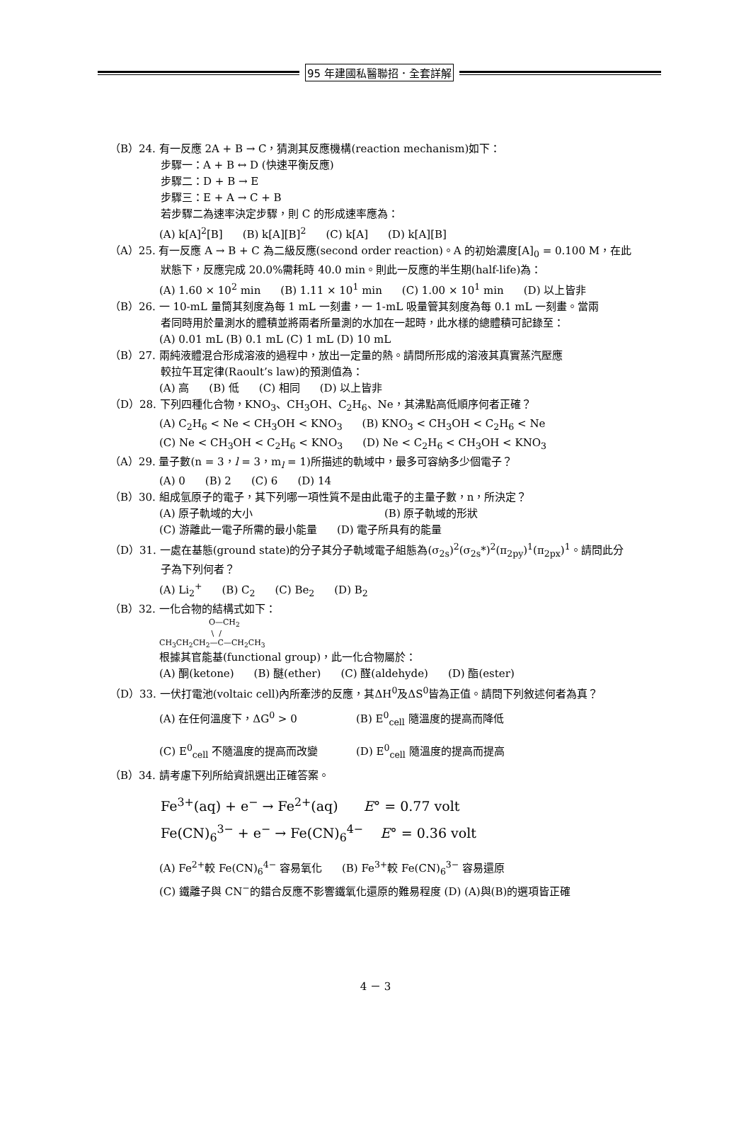95 年建國私醫聯招．全套詳解
（B）24. 有一反應 2A + B → C，猜測其反應機構(reaction mechanism)如下：
步驟一：A + B ↔ D (快速平衡反應)
步驟二：D + B → E
步驟三：E + A → C + B
若步驟二為速率決定步驟，則 C 的形成速率應為：
(A) k[A]<sup>2</sup>[B] (B) k[A][B]<sup>2</sup> (C) k[A] (D) k[A][B]
（A）25. 有一反應 A → B + C 為二級反應(second order reaction)。A 的初始濃度[A]<sub>0</sub> = 0.100 M，在此
狀態下，反應完成 20.0%需耗時 40.0 min。則此一反應的半生期(half-life)為：
(A) 1.60 × 10<sup>2</sup> min (B) 1.11 × 10<sup>1</sup> min (C) 1.00 × 10<sup>1</sup> min (D) 以上皆非
（B）26. 一 10-mL 量筒其刻度為每 1 mL 一刻畫，一 1-mL 吸量管其刻度為每 0.1 mL 一刻畫。當兩
者同時用於量測水的體積並將兩者所量測的水加在一起時，此水樣的總體積可記錄至：
(A) 0.01 mL (B) 0.1 mL (C) 1 mL (D) 10 mL
（B）27. 兩純液體混合形成溶液的過程中，放出一定量的熱。請問所形成的溶液其真實蒸汽壓應
較拉午耳定律(Raoult’s law)的預測值為：
(A) 高 (B) 低 (C) 相同 (D) 以上皆非
（D）28. 下列四種化合物，KNO<sub>3</sub>、CH<sub>3</sub>OH、C<sub>2</sub>H<sub>6</sub>、Ne，其沸點高低順序何者正確？
(A) C<sub>2</sub>H<sub>6</sub> < Ne < CH<sub>3</sub>OH < KNO<sub>3</sub> (B) KNO<sub>3</sub> < CH<sub>3</sub>OH < C<sub>2</sub>H<sub>6</sub> < Ne
(C) Ne < CH<sub>3</sub>OH < C<sub>2</sub>H<sub>6</sub> < KNO<sub>3</sub> (D) Ne < C<sub>2</sub>H<sub>6</sub> < CH<sub>3</sub>OH < KNO<sub>3</sub>
（A）29. 量子數(n = 3，l = 3，m<sub>l</sub> = 1)所描述的軌域中，最多可容納多少個電子？
(A) 0 (B) 2 (C) 6 (D) 14
（B）30. 組成氫原子的電子，其下列哪一項性質不是由此電子的主量子數，n，所決定？
(A) 原子軌域的大小 (B) 原子軌域的形狀
(C) 游離此一電子所需的最小能量 (D) 電子所具有的能量
（D）31. 一處在基態(ground state)的分子其分子軌域電子組態為(σ<sub>2s</sub>)<sup>2</sup>(σ<sub>2s</sub>*)<sup>2</sup>(π<sub>2py</sub>)<sup>1</sup>(π<sub>2px</sub>)<sup>1</sup>。請問此分
子為下列何者？
(A) Li<sub>2</sub><sup>+</sup> (B) C<sub>2</sub> (C) Be<sub>2</sub> (D) B<sub>2</sub>
（B）32. 一化合物的結構式如下：
O—CH<sub>2</sub> \ / CH<sub>3</sub>CH<sub>2</sub>CH<sub>2</sub>—C—CH<sub>2</sub>CH<sub>3</sub>
根據其官能基(functional group)，此一化合物屬於：
(A) 酮(ketone) (B) 醚(ether) (C) 醛(aldehyde) (D) 酯(ester)
（D）33. 一伏打電池(voltaic cell)內所牽涉的反應，其ΔH<sup>0</sup>及ΔS<sup>0</sup>皆為正值。請問下列敘述何者為真？
(A) 在任何溫度下，ΔG<sup>0</sup> > 0 (B) E<sup>0</sup><sub>cell</sub> 隨溫度的提高而降低
(C) E<sup>0</sup><sub>cell</sub> 不隨溫度的提高而改變 (D) E<sup>0</sup><sub>cell</sub> 隨溫度的提高而提高
（B）34. 請考慮下列所給資訊選出正確答案。
Fe<sup>3+</sup>(aq) + e<sup>−</sup> → Fe<sup>2+</sup>(aq) E° = 0.77 volt
Fe(CN)<sub>6</sub><sup>3−</sup> + e<sup>−</sup> → Fe(CN)<sub>6</sub><sup>4−</sup> E° = 0.36 volt
(A) Fe<sup>2+</sup>較 Fe(CN)<sub>6</sub><sup>4−</sup> 容易氧化 (B) Fe<sup>3+</sup>較 Fe(CN)<sub>6</sub><sup>3−</sup> 容易還原
(C) 鐵離子與 CN<sup>−</sup>的錯合反應不影響鐵氧化還原的難易程度 (D) (A)與(B)的選項皆正確
4 － 3